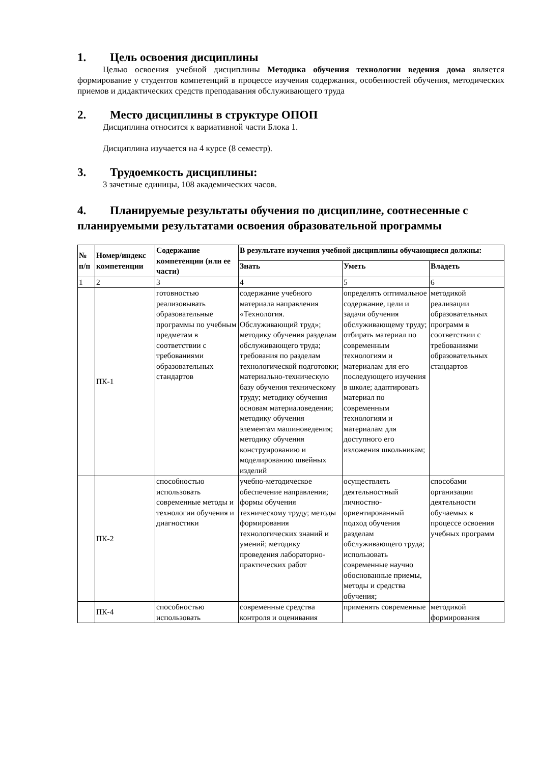1. Цель освоения дисциплины
Целью освоения учебной дисциплины Методика обучения технологии ведения дома является формирование у студентов компетенций в процессе изучения содержания, особенностей обучения, методических приемов и дидактических средств преподавания обслуживающего труда
2. Место дисциплины в структуре ОПОП
Дисциплина относится к вариативной части Блока 1.
Дисциплина изучается на 4 курсе (8 семестр).
3. Трудоемкость дисциплины:
3 зачетные единицы, 108 академических часов.
4. Планируемые результаты обучения по дисциплине, соотнесенные с планируемыми результатами освоения образовательной программы
| № п/п | Номер/индекс компетенции | Содержание компетенции (или ее части) | В результате изучения учебной дисциплины обучающиеся должны: | | |
| --- | --- | --- | --- | --- | --- |
| | | | Знать | Уметь | Владеть |
| 1 | 2 | 3 | 4 | 5 | 6 |
| | ПК-1 | готовностью реализовывать образовательные программы по учебным предметам в соответствии с требованиями образовательных стандартов | содержание учебного материала направления «Технология. Обслуживающий труд»; методику обучения разделам обслуживающего труда; требования по разделам технологической подготовки; материально-техническую базу обучения техническому труду; методику обучения основам материаловедения; методику обучения элементам машиноведения; методику обучения конструированию и моделированию швейных изделий | определять оптимальное содержание, цели и задачи обучения обслуживающему труду; отбирать материал по современным технологиям и материалам для его последующего изучения в школе; адаптировать материал по современным технологиям и материалам для доступного его изложения школьникам; | методикой реализации образовательных программ в соответствии с требованиями образовательных стандартов |
| | ПК-2 | способностью использовать современные методы и технологии обучения и диагностики | учебно-методическое обеспечение направления; формы обучения техническому труду; методы формирования технологических знаний и умений; методику проведения лабораторно-практических работ | осуществлять деятельностный личностно-ориентированный подход обучения разделам обслуживающего труда; использовать современные научно обоснованные приемы, методы и средства обучения; | способами организации деятельности обучаемых в процессе освоения учебных программ |
| | ПК-4 | способностью использовать | современные средства контроля и оценивания | применять современные | методикой формирования |